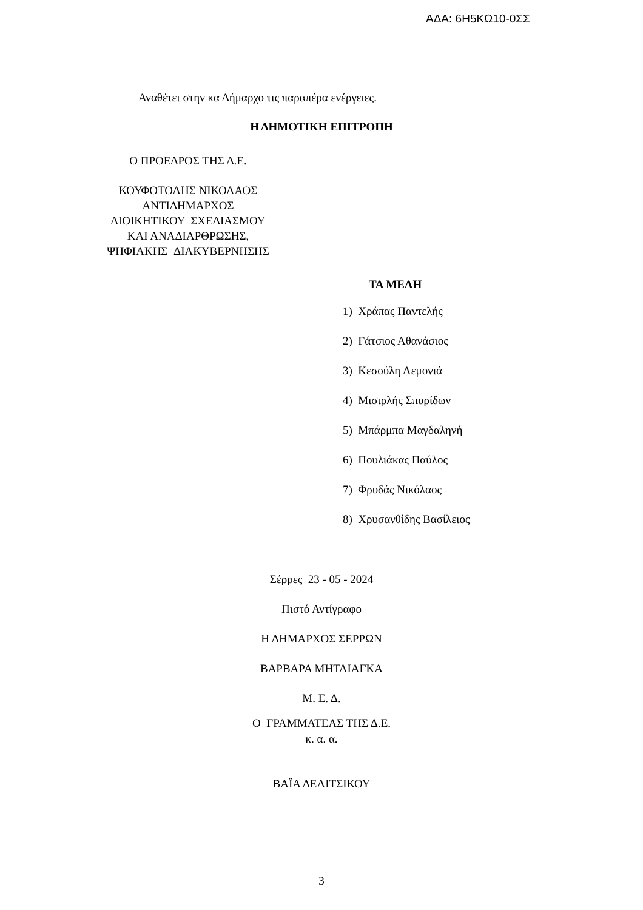ΑΔΑ: 6Η5ΚΩ10-0ΣΣ
Αναθέτει στην κα Δήμαρχο τις παραπέρα ενέργειες.
Η ΔΗΜΟΤΙΚΗ ΕΠΙΤΡΟΠΗ
Ο ΠΡΟΕΔΡΟΣ ΤΗΣ Δ.Ε.
ΚΟΥΦΟΤΟΛΗΣ ΝΙΚΟΛΑΟΣ
ΑΝΤΙΔΗΜΑΡΧΟΣ
ΔΙΟΙΚΗΤΙΚΟΥ ΣΧΕΔΙΑΣΜΟΥ
ΚΑΙ ΑΝΑΔΙΑΡΘΡΩΣΗΣ,
ΨΗΦΙΑΚΗΣ ΔΙΑΚΥΒΕΡΝΗΣΗΣ
ΤΑ ΜΕΛΗ
1) Χράπας Παντελής
2) Γάτσιος Αθανάσιος
3) Κεσούλη Λεμονιά
4) Μισιρλής Σπυρίδων
5) Μπάρμπα Μαγδαληνή
6) Πουλιάκας Παύλος
7) Φρυδάς Νικόλαος
8) Χρυσανθίδης Βασίλειος
Σέρρες 23 - 05 - 2024
Πιστό Αντίγραφο
Η ΔΗΜΑΡΧΟΣ ΣΕΡΡΩΝ
ΒΑΡΒΑΡΑ ΜΗΤΛΙΑΓΚΑ
Μ. Ε. Δ.
Ο ΓΡΑΜΜΑΤΕΑΣ ΤΗΣ Δ.Ε.
κ. α. α.
ΒΑΪΑ ΔΕΛΙΤΣΙΚΟΥ
3